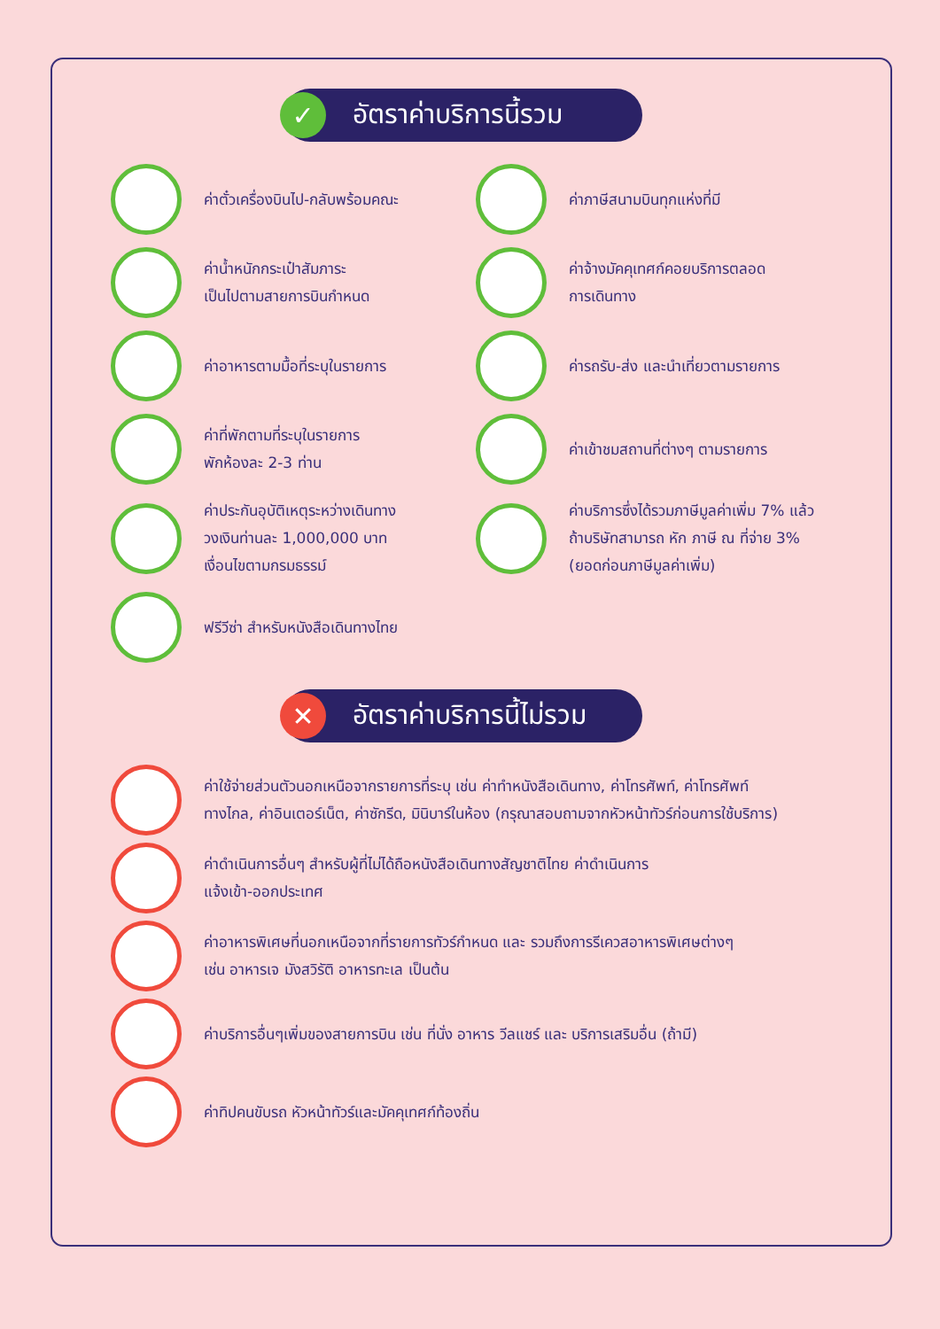✓ อัตราค่าบริการนี้รวม
ค่าตั๋วเครื่องบินไป-กลับพร้อมคณะ
ค่าภาษีสนามบินทุกแห่งที่มี
ค่าน้ำหนักกระเป๋าสัมภาระ
เป็นไปตามสายการบินกำหนด
ค่าจ้างมัคคุเทศก์คอยบริการตลอด
การเดินทาง
ค่าอาหารตามมื้อที่ระบุในรายการ
ค่ารถรับ-ส่ง และนำเที่ยวตามรายการ
ค่าที่พักตามที่ระบุในรายการ
พักห้องละ 2-3 ท่าน
ค่าเข้าชมสถานที่ต่างๆ ตามรายการ
ค่าประกันอุบัติเหตุระหว่างเดินทาง
วงเงินท่านละ 1,000,000 บาท
เงื่อนไขตามกรมธรรม์
ค่าบริการซึ่งได้รวมภาษีมูลค่าเพิ่ม 7% แล้ว
ถ้าบริษัทสามารถ หัก ภาษี ณ ที่จ่าย 3%
(ยอดก่อนภาษีมูลค่าเพิ่ม)
ฟรีวีซ่า สำหรับหนังสือเดินทางไทย
✕ อัตราค่าบริการนี้ไม่รวม
ค่าใช้จ่ายส่วนตัวนอกเหนือจากรายการที่ระบุ เช่น ค่าทำหนังสือเดินทาง, ค่าโทรศัพท์, ค่าโทรศัพท์
ทางไกล, ค่าอินเตอร์เน็ต, ค่าซักรีด, มินิบาร์ในห้อง (กรุณาสอบถามจากหัวหน้าทัวร์ก่อนการใช้บริการ)
ค่าดำเนินการอื่นๆ สำหรับผู้ที่ไม่ได้ถือหนังสือเดินทางสัญชาติไทย ค่าดำเนินการ
แจ้งเข้า-ออกประเทศ
ค่าอาหารพิเศษที่นอกเหนือจากที่รายการทัวร์กำหนด และ รวมถึงการรีเควสอาหารพิเศษต่างๆ
เช่น อาหารเจ มังสวิรัติ อาหารทะเล เป็นต้น
ค่าบริการอื่นๆเพิ่มของสายการบิน เช่น ที่นั่ง อาหาร วีลแชร์ และ บริการเสริมอื่น (ถ้ามี)
ค่าทิปคนขับรถ หัวหน้าทัวร์และมัคคุเทศก์ท้องถิ่น